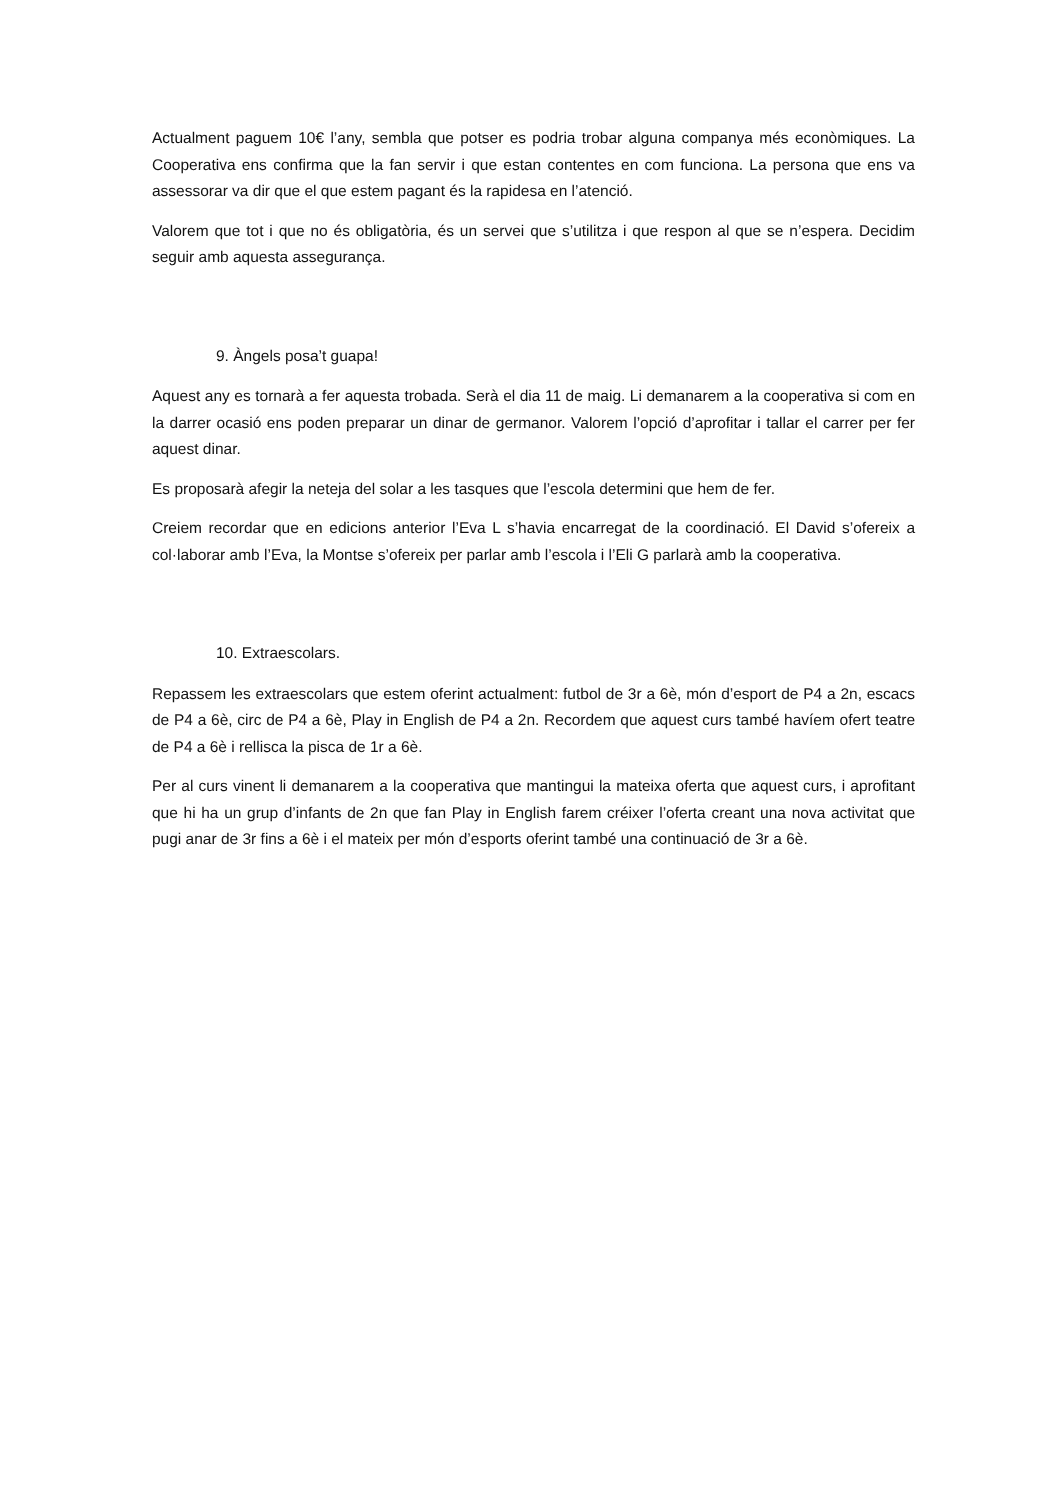Actualment paguem 10€ l’any, sembla que potser es podria trobar alguna companya més econòmiques. La Cooperativa ens confirma que la fan servir i que estan contentes en com funciona. La persona que ens va assessorar va dir que el que estem pagant és la rapidesa en l’atenció.
Valorem que tot i que no és obligatòria, és un servei que s’utilitza i que respon al que se n’espera. Decidim seguir amb aquesta assegurança.
9. Àngels posa’t guapa!
Aquest any es tornarà a fer aquesta trobada. Serà el dia 11 de maig. Li demanarem a la cooperativa si com en la darrer ocasió ens poden preparar un dinar de germanor. Valorem l’opció d’aprofitar i tallar el carrer per fer aquest dinar.
Es proposarà afegir la neteja del solar a les tasques que l’escola determini que hem de fer.
Creiem recordar que en edicions anterior l’Eva L s’havia encarregat de la coordinació. El David s’ofereix a col·laborar amb l’Eva, la Montse s’ofereix per parlar amb l’escola i l’Eli G parlarà amb la cooperativa.
10. Extraescolars.
Repassem les extraescolars que estem oferint actualment: futbol de 3r a 6è, món d’esport de P4 a 2n, escacs de P4 a 6è, circ de P4 a 6è, Play in English de P4 a 2n. Recordem que aquest curs també havíem ofert teatre de P4 a 6è i rellisca la pisca de 1r a 6è.
Per al curs vinent li demanarem a la cooperativa que mantingui la mateixa oferta que aquest curs, i aprofitant que hi ha un grup d’infants de 2n que fan Play in English farem créixer l’oferta creant una nova activitat que pugi anar de 3r fins a 6è i el mateix per món d’esports oferint també una continuació de 3r a 6è.